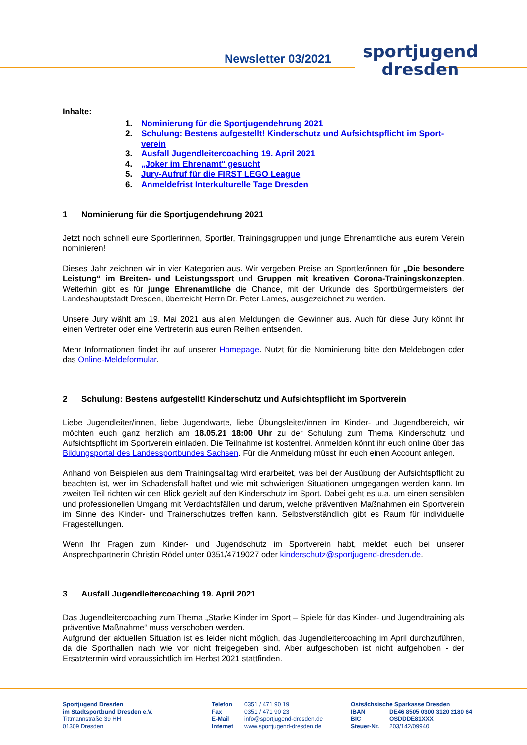Newsletter 03/2021
sportjugend
dresden
Inhalte:
1. Nominierung für die Sportjugendehrung 2021
2. Schulung: Bestens aufgestellt! Kinderschutz und Aufsichtspflicht im Sport-verein
3. Ausfall Jugendleitercoaching 19. April 2021
4. „Joker im Ehrenamt“ gesucht
5. Jury-Aufruf für die FIRST LEGO League
6. Anmeldefrist Interkulturelle Tage Dresden
1 Nominierung für die Sportjugendehrung 2021
Jetzt noch schnell eure Sportlerinnen, Sportler, Trainingsgruppen und junge Ehrenamtliche aus eurem Verein nominieren!
Dieses Jahr zeichnen wir in vier Kategorien aus. Wir vergeben Preise an Sportler/innen für „Die besondere Leistung“ im Breiten- und Leistungssport und Gruppen mit kreativen Corona-Trainingskonzepten. Weiterhin gibt es für junge Ehrenamtliche die Chance, mit der Urkunde des Sportbürgermeisters der Landeshauptstadt Dresden, überreicht Herrn Dr. Peter Lames, ausgezeichnet zu werden.
Unsere Jury wählt am 19. Mai 2021 aus allen Meldungen die Gewinner aus. Auch für diese Jury könnt ihr einen Vertreter oder eine Vertreterin aus euren Reihen entsenden.
Mehr Informationen findet ihr auf unserer Homepage. Nutzt für die Nominierung bitte den Meldebogen oder das Online-Meldeformular.
2 Schulung: Bestens aufgestellt! Kinderschutz und Aufsichtspflicht im Sportverein
Liebe Jugendleiter/innen, liebe Jugendwarte, liebe Übungsleiter/innen im Kinder- und Jugendbereich, wir möchten euch ganz herzlich am 18.05.21 18:00 Uhr zu der Schulung zum Thema Kinderschutz und Aufsichtspflicht im Sportverein einladen. Die Teilnahme ist kostenfrei. Anmelden könnt ihr euch online über das Bildungsportal des Landessportbundes Sachsen. Für die Anmeldung müsst ihr euch einen Account anlegen.
Anhand von Beispielen aus dem Trainingsalltag wird erarbeitet, was bei der Ausübung der Aufsichtspflicht zu beachten ist, wer im Schadensfall haftet und wie mit schwierigen Situationen umgegangen werden kann. Im zweiten Teil richten wir den Blick gezielt auf den Kinderschutz im Sport. Dabei geht es u.a. um einen sensiblen und professionellen Umgang mit Verdachtsfällen und darum, welche präventiven Maßnahmen ein Sportverein im Sinne des Kinder- und Trainerschutzes treffen kann. Selbstverständlich gibt es Raum für individuelle Fragestellungen.
Wenn Ihr Fragen zum Kinder- und Jugendschutz im Sportverein habt, meldet euch bei unserer Ansprechpartnerin Christin Rödel unter 0351/4719027 oder kinderschutz@sportjugend-dresden.de.
3 Ausfall Jugendleitercoaching 19. April 2021
Das Jugendleitercoaching zum Thema „Starke Kinder im Sport – Spiele für das Kinder- und Jugendtraining als präventive Maßnahme“ muss verschoben werden.
Aufgrund der aktuellen Situation ist es leider nicht möglich, das Jugendleitercoaching im April durchzuführen, da die Sporthallen nach wie vor nicht freigegeben sind. Aber aufgeschoben ist nicht aufgehoben - der Ersatztermin wird voraussichtlich im Herbst 2021 stattfinden.
Sportjugend Dresden
im Stadtsportbund Dresden e.V.
Tittmannstraße 39 HH
01309 Dresden
Telefon 0351 / 471 90 19 Fax 0351 / 471 90 23 E-Mail info@sportjugend-dresden.de Internet www.sportjugend-dresden.de
Ostsächsische Sparkasse Dresden IBAN DE46 8505 0300 3120 2180 64 BIC OSDDDE81XXX Steuer-Nr. 203/142/09940